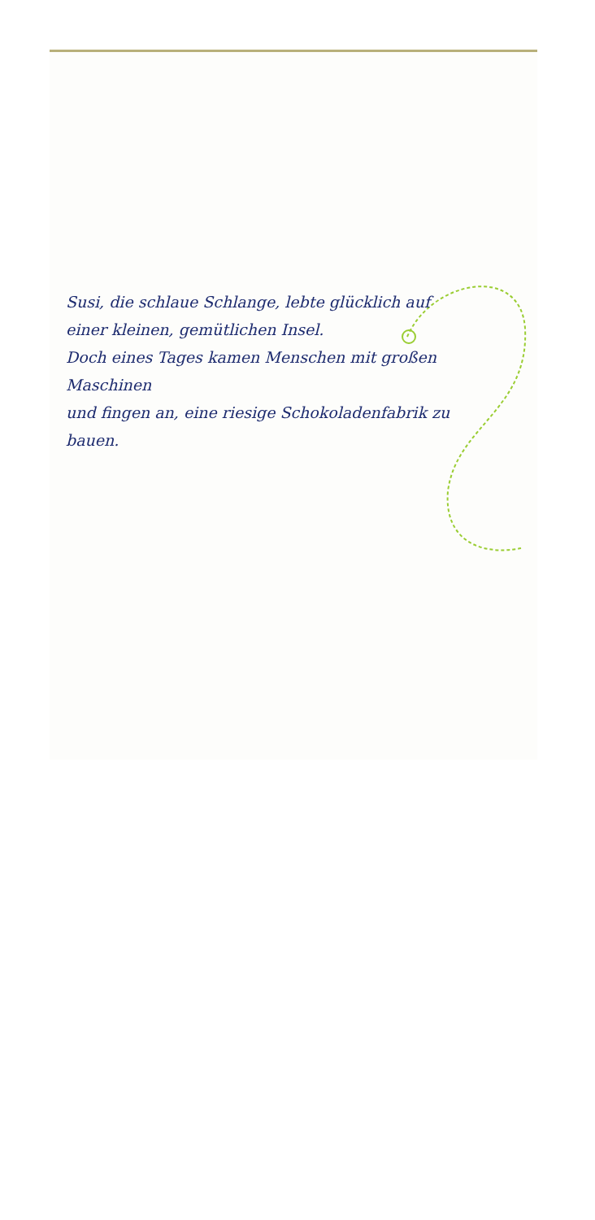Susi, die schlaue Schlange, lebte glücklich auf
einer kleinen, gemütlichen Insel.
Doch eines Tages kamen Menschen mit großen Maschinen
und fingen an, eine riesige Schokoladenfabrik zu bauen.